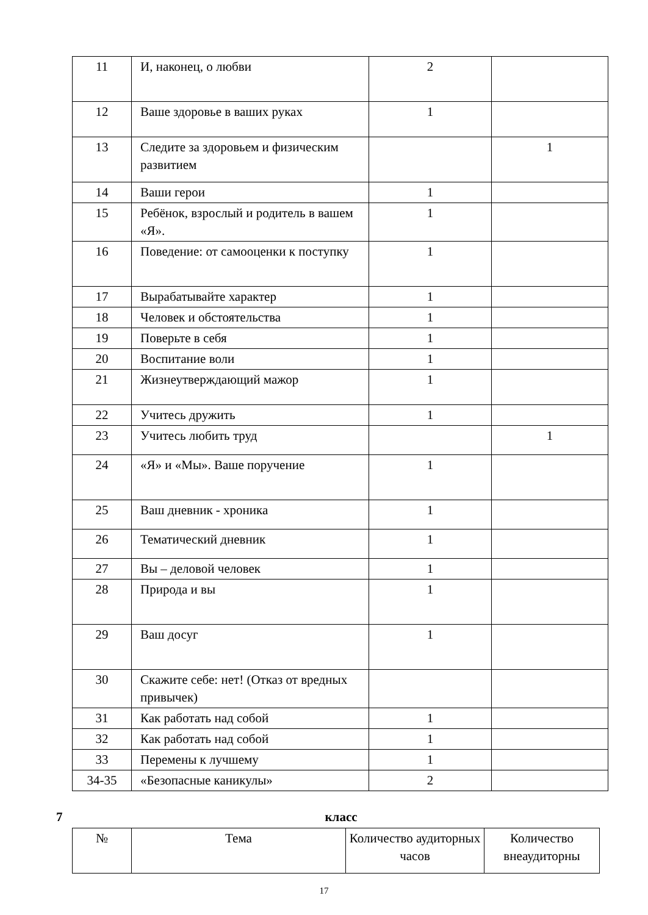| 11 | И, наконец, о любви | 2 | |
| 12 | Ваше здоровье в ваших руках | 1 | |
| 13 | Следите за здоровьем и физическим развитием | | 1 |
| 14 | Ваши герои | 1 | |
| 15 | Ребёнок, взрослый и родитель в вашем «Я». | 1 | |
| 16 | Поведение: от самооценки к поступку | 1 | |
| 17 | Вырабатывайте характер | 1 | |
| 18 | Человек и обстоятельства | 1 | |
| 19 | Поверьте в себя | 1 | |
| 20 | Воспитание воли | 1 | |
| 21 | Жизнеутверждающий мажор | 1 | |
| 22 | Учитесь дружить | 1 | |
| 23 | Учитесь любить труд | | 1 |
| 24 | «Я» и «Мы». Ваше поручение | 1 | |
| 25 | Ваш дневник - хроника | 1 | |
| 26 | Тематический дневник | 1 | |
| 27 | Вы – деловой человек | 1 | |
| 28 | Природа и вы | 1 | |
| 29 | Ваш досуг | 1 | |
| 30 | Скажите себе: нет! (Отказ от вредных привычек) | | |
| 31 | Как работать над собой | 1 | |
| 32 | Как работать над собой | 1 | |
| 33 | Перемены к лучшему | 1 | |
| 34-35 | «Безопасные каникулы» | 2 | |
7 класс
| № | Тема | Количество аудиторных часов | Количество внеаудиторны |
| --- | --- | --- | --- |
17